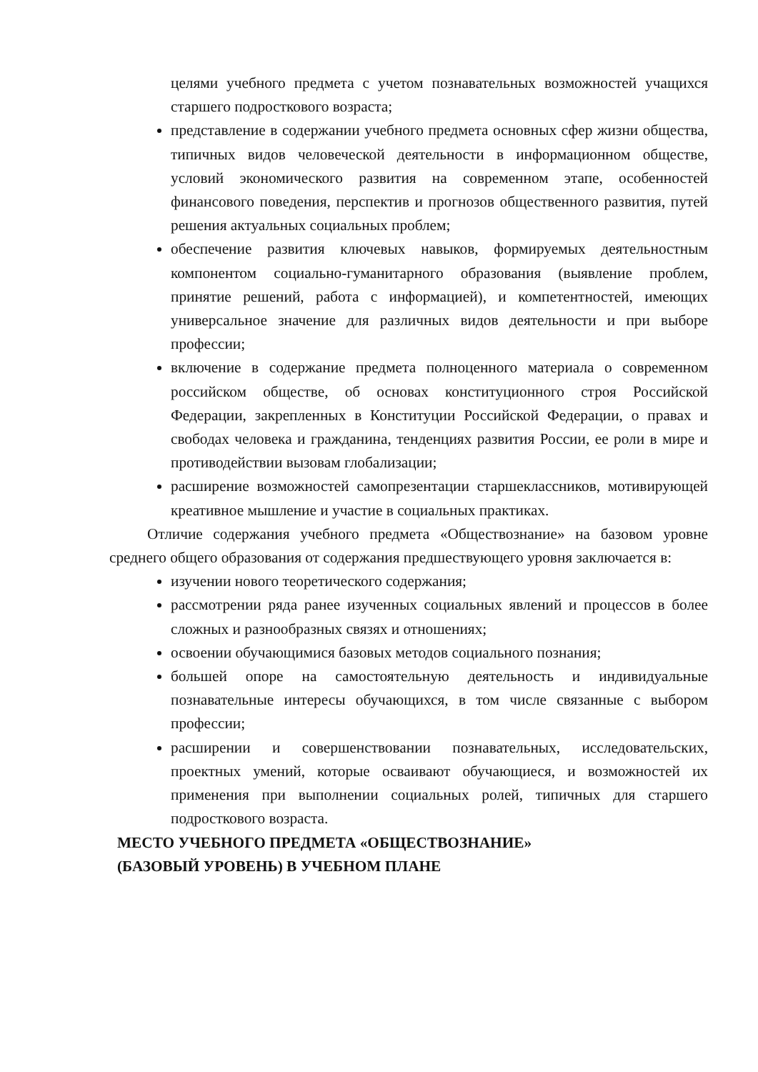целями учебного предмета с учетом познавательных возможностей учащихся старшего подросткового возраста;
представление в содержании учебного предмета основных сфер жизни общества, типичных видов человеческой деятельности в информационном обществе, условий экономического развития на современном этапе, особенностей финансового поведения, перспектив и прогнозов общественного развития, путей решения актуальных социальных проблем;
обеспечение развития ключевых навыков, формируемых деятельностным компонентом социально-гуманитарного образования (выявление проблем, принятие решений, работа с информацией), и компетентностей, имеющих универсальное значение для различных видов деятельности и при выборе профессии;
включение в содержание предмета полноценного материала о современном российском обществе, об основах конституционного строя Российской Федерации, закрепленных в Конституции Российской Федерации, о правах и свободах человека и гражданина, тенденциях развития России, ее роли в мире и противодействии вызовам глобализации;
расширение возможностей самопрезентации старшеклассников, мотивирующей креативное мышление и участие в социальных практиках.
Отличие содержания учебного предмета «Обществознание» на базовом уровне среднего общего образования от содержания предшествующего уровня заключается в:
изучении нового теоретического содержания;
рассмотрении ряда ранее изученных социальных явлений и процессов в более сложных и разнообразных связях и отношениях;
освоении обучающимися базовых методов социального познания;
большей опоре на самостоятельную деятельность и индивидуальные познавательные интересы обучающихся, в том числе связанные с выбором профессии;
расширении и совершенствовании познавательных, исследовательских, проектных умений, которые осваивают обучающиеся, и возможностей их применения при выполнении социальных ролей, типичных для старшего подросткового возраста.
МЕСТО УЧЕБНОГО ПРЕДМЕТА «ОБЩЕСТВОЗНАНИЕ»
(БАЗОВЫЙ УРОВЕНЬ) В УЧЕБНОМ ПЛАНЕ